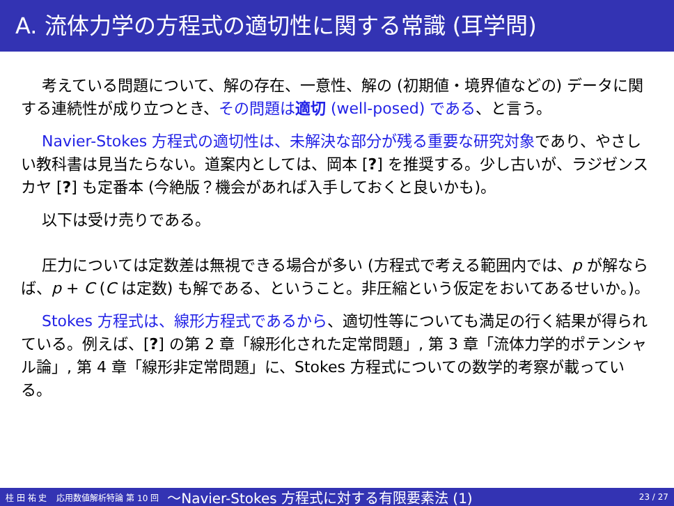A. 流体力学の方程式の適切性に関する常識 (耳学問)
考えている問題について、解の存在、一意性、解の (初期値・境界値などの) データに関する連続性が成り立つとき、その問題は適切 (well-posed) である、と言う。
Navier-Stokes 方程式の適切性は、未解決な部分が残る重要な研究対象であり、やさしい教科書は見当たらない。道案内としては、岡本 [?] を推奨する。少し古いが、ラジゼンスカヤ [?] も定番本 (今絶版？機会があれば入手しておくと良いかも)。
以下は受け売りである。
圧力については定数差は無視できる場合が多い (方程式で考える範囲内では、p が解ならば、p + C (C は定数) も解である、ということ。非圧縮という仮定をおいてあるせいか。)。
Stokes 方程式は、線形方程式であるから、適切性等についても満足の行く結果が得られている。例えば、[?] の第 2 章「線形化された定常問題」, 第 3 章「流体力学的ポテンシャル論」, 第 4 章「線形非定常問題」に、Stokes 方程式についての数学的考察が載っている。
桂 田 祐 史 応用数値解析特論 第 10 回 〜Navier-Stokes 方程式に対する有限要素法 (1) 23 / 27